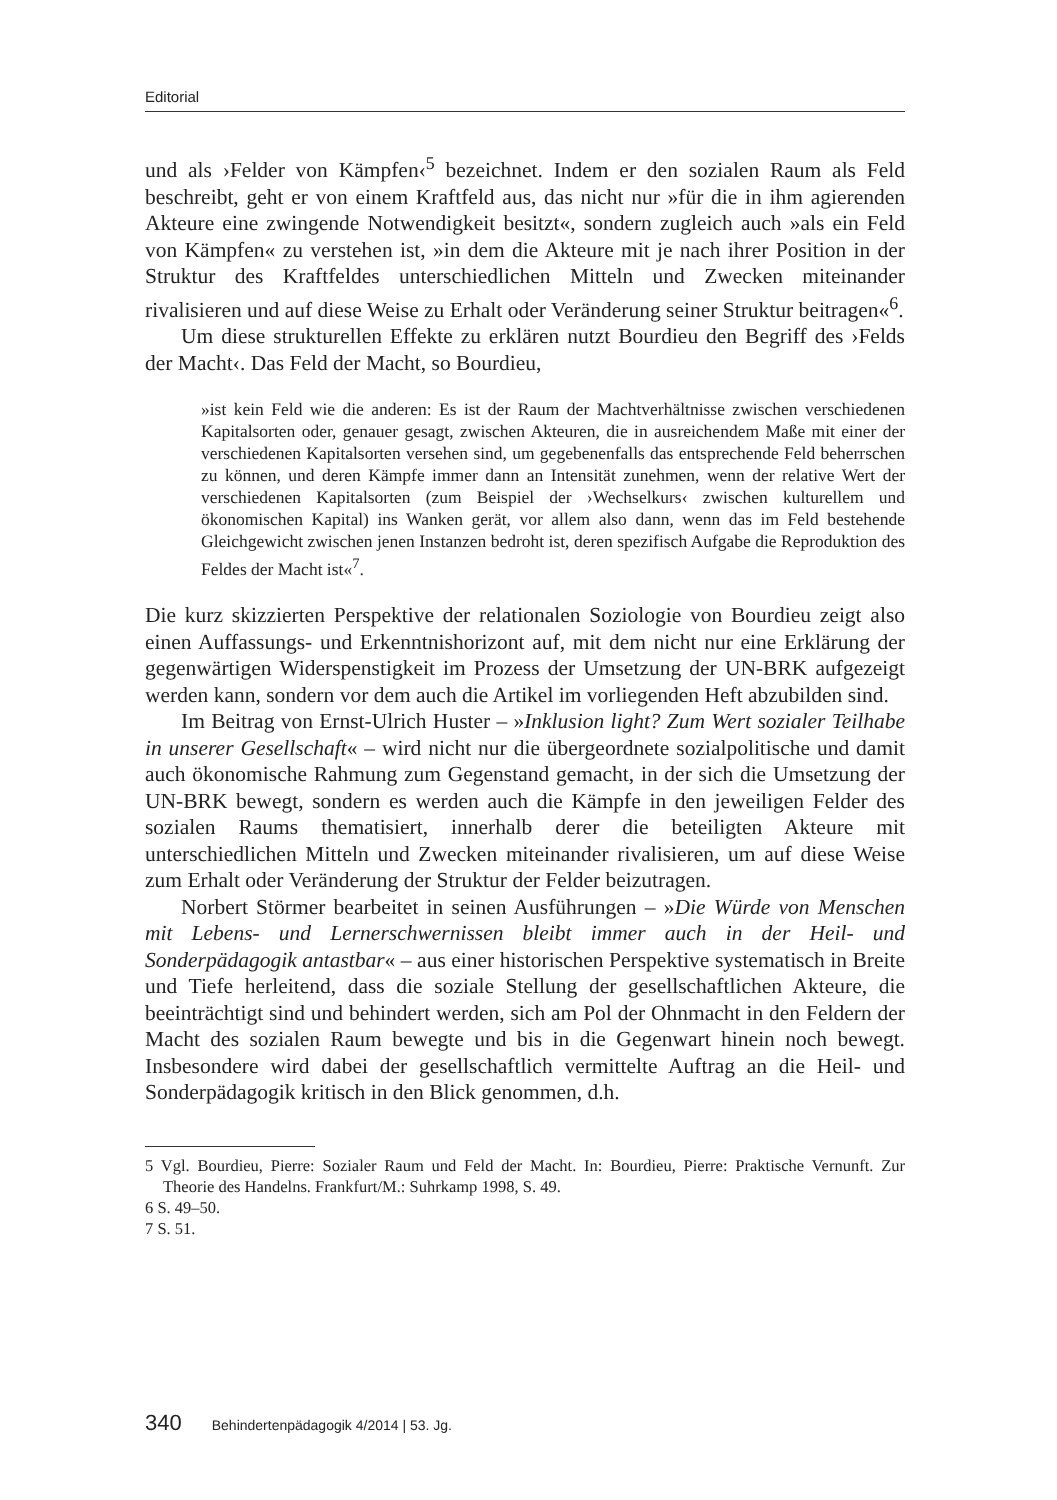Editorial
und als ›Felder von Kämpfen‹<sup>5</sup> bezeichnet. Indem er den sozialen Raum als Feld beschreibt, geht er von einem Kraftfeld aus, das nicht nur »für die in ihm agierenden Akteure eine zwingende Notwendigkeit besitzt«, sondern zugleich auch »als ein Feld von Kämpfen« zu verstehen ist, »in dem die Akteure mit je nach ihrer Position in der Struktur des Kraftfeldes unterschiedlichen Mitteln und Zwecken miteinander rivalisieren und auf diese Weise zu Erhalt oder Veränderung seiner Struktur beitragen«<sup>6</sup>.
Um diese strukturellen Effekte zu erklären nutzt Bourdieu den Begriff des ›Felds der Macht‹. Das Feld der Macht, so Bourdieu,
»ist kein Feld wie die anderen: Es ist der Raum der Machtverhältnisse zwischen verschiedenen Kapitalsorten oder, genauer gesagt, zwischen Akteuren, die in ausreichendem Maße mit einer der verschiedenen Kapitalsorten versehen sind, um gegebenenfalls das entsprechende Feld beherrschen zu können, und deren Kämpfe immer dann an Intensität zunehmen, wenn der relative Wert der verschiedenen Kapitalsorten (zum Beispiel der ›Wechselkurs‹ zwischen kulturellem und ökonomischen Kapital) ins Wanken gerät, vor allem also dann, wenn das im Feld bestehende Gleichgewicht zwischen jenen Instanzen bedroht ist, deren spezifisch Aufgabe die Reproduktion des Feldes der Macht ist«<sup>7</sup>.
Die kurz skizzierten Perspektive der relationalen Soziologie von Bourdieu zeigt also einen Auffassungs- und Erkenntnishorizont auf, mit dem nicht nur eine Erklärung der gegenwärtigen Widerspenstigkeit im Prozess der Umsetzung der UN-BRK aufgezeigt werden kann, sondern vor dem auch die Artikel im vorliegenden Heft abzubilden sind.
Im Beitrag von Ernst-Ulrich Huster – »Inklusion light? Zum Wert sozialer Teilhabe in unserer Gesellschaft« – wird nicht nur die übergeordnete sozialpolitische und damit auch ökonomische Rahmung zum Gegenstand gemacht, in der sich die Umsetzung der UN-BRK bewegt, sondern es werden auch die Kämpfe in den jeweiligen Felder des sozialen Raums thematisiert, innerhalb derer die beteiligten Akteure mit unterschiedlichen Mitteln und Zwecken miteinander rivalisieren, um auf diese Weise zum Erhalt oder Veränderung der Struktur der Felder beizutragen.
Norbert Störmer bearbeitet in seinen Ausführungen – »Die Würde von Menschen mit Lebens- und Lernerschwernissen bleibt immer auch in der Heil- und Sonderpädagogik antastbar« – aus einer historischen Perspektive systematisch in Breite und Tiefe herleitend, dass die soziale Stellung der gesellschaftlichen Akteure, die beeinträchtigt sind und behindert werden, sich am Pol der Ohnmacht in den Feldern der Macht des sozialen Raum bewegte und bis in die Gegenwart hinein noch bewegt. Insbesondere wird dabei der gesellschaftlich vermittelte Auftrag an die Heil- und Sonderpädagogik kritisch in den Blick genommen, d.h.
5 Vgl. Bourdieu, Pierre: Sozialer Raum und Feld der Macht. In: Bourdieu, Pierre: Praktische Vernunft. Zur Theorie des Handelns. Frankfurt/M.: Suhrkamp 1998, S. 49.
6 S. 49–50.
7 S. 51.
340 Behindertenpädagogik 4/2014 | 53. Jg.